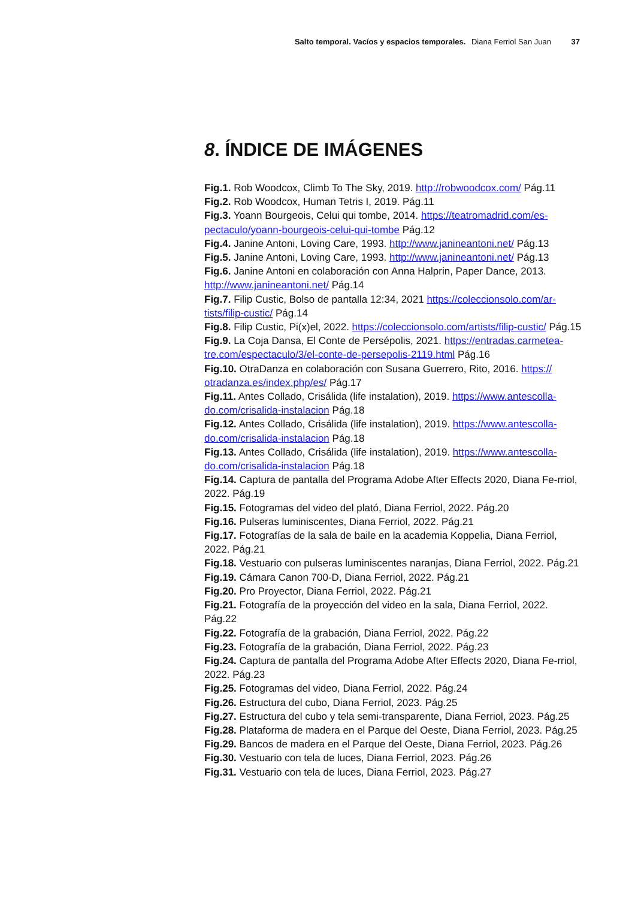Salto temporal. Vacíos y espacios temporales. Diana Ferriol San Juan 37
8. ÍNDICE DE IMÁGENES
Fig.1. Rob Woodcox, Climb To The Sky, 2019. http://robwoodcox.com/ Pág.11
Fig.2. Rob Woodcox, Human Tetris I, 2019. Pág.11
Fig.3. Yoann Bourgeois, Celui qui tombe, 2014. https://teatromadrid.com/es-pectaculo/yoann-bourgeois-celui-qui-tombe Pág.12
Fig.4. Janine Antoni, Loving Care, 1993. http://www.janineantoni.net/ Pág.13
Fig.5. Janine Antoni, Loving Care, 1993. http://www.janineantoni.net/ Pág.13
Fig.6. Janine Antoni en colaboración con Anna Halprin, Paper Dance, 2013. http://www.janineantoni.net/ Pág.14
Fig.7. Filip Custic, Bolso de pantalla 12:34, 2021 https://coleccionsolo.com/ar-tists/filip-custic/ Pág.14
Fig.8. Filip Custic, Pi(x)el, 2022. https://coleccionsolo.com/artists/filip-custic/ Pág.15
Fig.9. La Coja Dansa, El Conte de Persépolis, 2021. https://entradas.carmetea-tre.com/espectaculo/3/el-conte-de-persepolis-2119.html Pág.16
Fig.10. OtraDanza en colaboración con Susana Guerrero, Rito, 2016. https:// otradanza.es/index.php/es/ Pág.17
Fig.11. Antes Collado, Crisálida (life instalation), 2019. https://www.antescolla-do.com/crisalida-instalacion Pág.18
Fig.12. Antes Collado, Crisálida (life instalation), 2019. https://www.antescolla-do.com/crisalida-instalacion Pág.18
Fig.13. Antes Collado, Crisálida (life instalation), 2019. https://www.antescolla-do.com/crisalida-instalacion Pág.18
Fig.14. Captura de pantalla del Programa Adobe After Effects 2020, Diana Fe-rriol, 2022. Pág.19
Fig.15. Fotogramas del video del plató, Diana Ferriol, 2022. Pág.20
Fig.16. Pulseras luminiscentes, Diana Ferriol, 2022. Pág.21
Fig.17. Fotografías de la sala de baile en la academia Koppelia, Diana Ferriol, 2022. Pág.21
Fig.18. Vestuario con pulseras luminiscentes naranjas, Diana Ferriol, 2022. Pág.21
Fig.19. Cámara Canon 700-D, Diana Ferriol, 2022. Pág.21
Fig.20. Pro Proyector, Diana Ferriol, 2022. Pág.21
Fig.21. Fotografía de la proyección del video en la sala, Diana Ferriol, 2022. Pág.22
Fig.22. Fotografía de la grabación, Diana Ferriol, 2022. Pág.22
Fig.23. Fotografía de la grabación, Diana Ferriol, 2022. Pág.23
Fig.24. Captura de pantalla del Programa Adobe After Effects 2020, Diana Fe-rriol, 2022. Pág.23
Fig.25. Fotogramas del video, Diana Ferriol, 2022. Pág.24
Fig.26. Estructura del cubo, Diana Ferriol, 2023. Pág.25
Fig.27. Estructura del cubo y tela semi-transparente, Diana Ferriol, 2023. Pág.25
Fig.28. Plataforma de madera en el Parque del Oeste, Diana Ferriol, 2023. Pág.25
Fig.29. Bancos de madera en el Parque del Oeste, Diana Ferriol, 2023. Pág.26
Fig.30. Vestuario con tela de luces, Diana Ferriol, 2023. Pág.26
Fig.31. Vestuario con tela de luces, Diana Ferriol, 2023. Pág.27